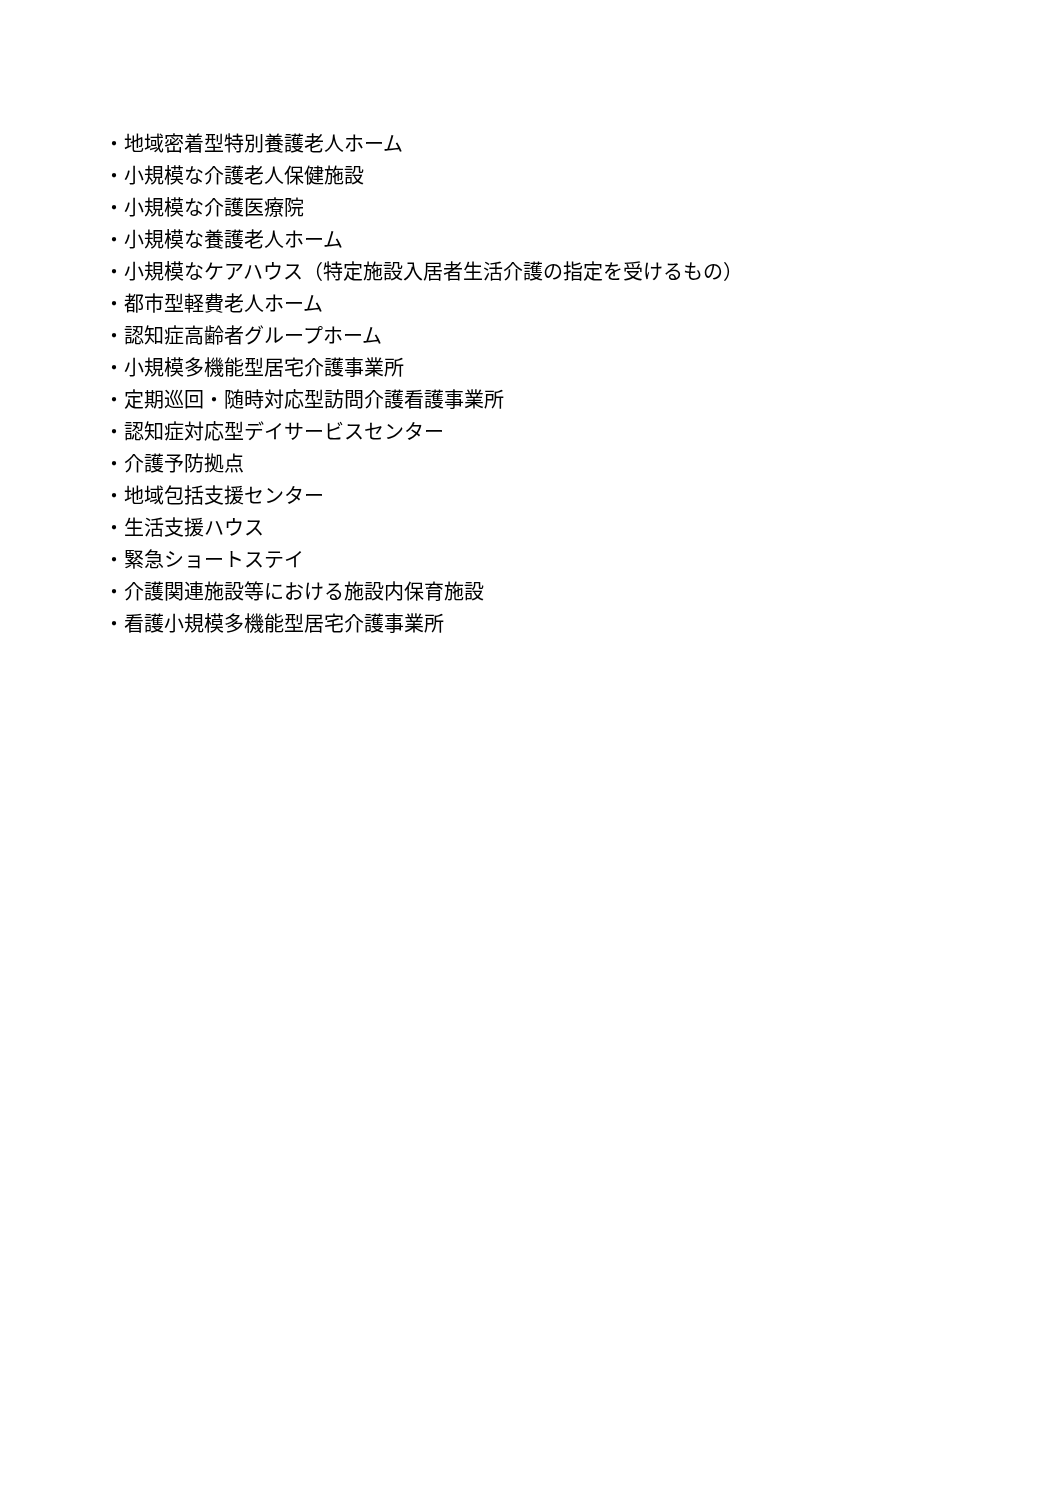・地域密着型特別養護老人ホーム
・小規模な介護老人保健施設
・小規模な介護医療院
・小規模な養護老人ホーム
・小規模なケアハウス（特定施設入居者生活介護の指定を受けるもの）
・都市型軽費老人ホーム
・認知症高齢者グループホーム
・小規模多機能型居宅介護事業所
・定期巡回・随時対応型訪問介護看護事業所
・認知症対応型デイサービスセンター
・介護予防拠点
・地域包括支援センター
・生活支援ハウス
・緊急ショートステイ
・介護関連施設等における施設内保育施設
・看護小規模多機能型居宅介護事業所